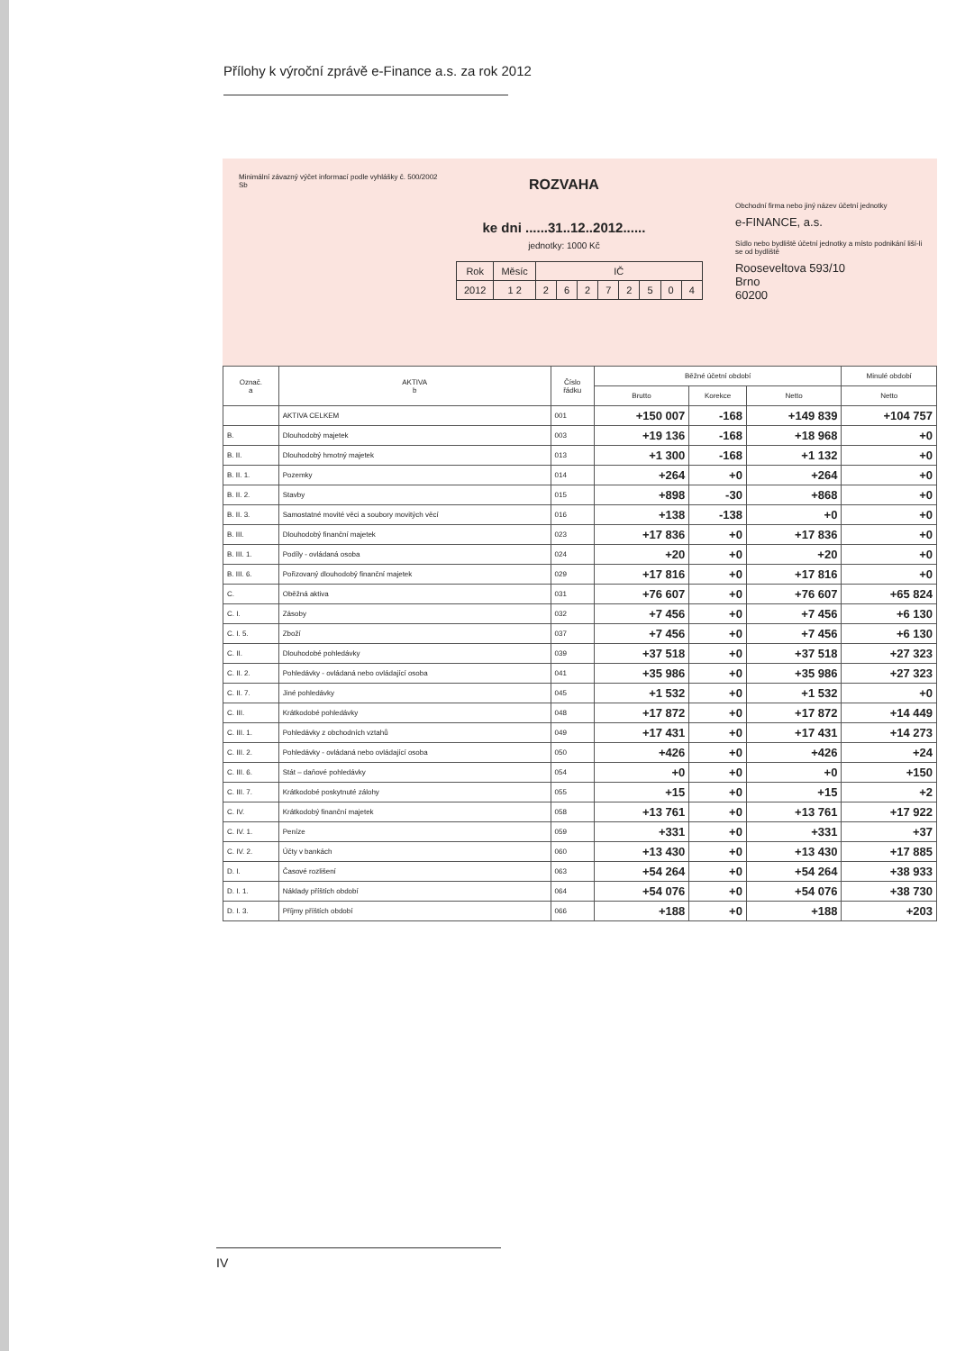Přílohy k výroční zprávě e-Finance a.s. za rok 2012
Minimální závazný výčet informací podle vyhlášky č. 500/2002 Sb
ROZVAHA
ke dni ......31..12..2012......
jednotky: 1000 Kč
| Rok | Měsíc | IČ | | | | | | | |
| 2012 | 1 2 | 2 | 6 | 2 | 7 | 2 | 5 | 0 | 4 |
Obchodní firma nebo jiný název účetní jednotky
e-FINANCE, a.s.
Sídlo nebo bydliště účetní jednotky a místo podnikání liší-li se od bydliště
Rooseveltova 593/10
Brno
60200
| Označ. a | AKTIVA b | Číslo řádku | Běžné účetní období | | | Minulé období |
| --- | --- | --- | --- | --- | --- | --- |
| | | | Brutto | Korekce | Netto | Netto |
| | AKTIVA CELKEM | 001 | +150 007 | -168 | +149 839 | +104 757 |
| B. | Dlouhodobý majetek | 003 | +19 136 | -168 | +18 968 | +0 |
| B. II. | Dlouhodobý hmotný majetek | 013 | +1 300 | -168 | +1 132 | +0 |
| B. II. 1. | Pozemky | 014 | +264 | +0 | +264 | +0 |
| B. II. 2. | Stavby | 015 | +898 | -30 | +868 | +0 |
| B. II. 3. | Samostatné movité věci a soubory movitých věcí | 016 | +138 | -138 | +0 | +0 |
| B. III. | Dlouhodobý finanční majetek | 023 | +17 836 | +0 | +17 836 | +0 |
| B. III. 1. | Podíly - ovládaná osoba | 024 | +20 | +0 | +20 | +0 |
| B. III. 6. | Pořizovaný dlouhodobý finanční majetek | 029 | +17 816 | +0 | +17 816 | +0 |
| C. | Oběžná aktiva | 031 | +76 607 | +0 | +76 607 | +65 824 |
| C. I. | Zásoby | 032 | +7 456 | +0 | +7 456 | +6 130 |
| C. I. 5. | Zboží | 037 | +7 456 | +0 | +7 456 | +6 130 |
| C. II. | Dlouhodobé pohledávky | 039 | +37 518 | +0 | +37 518 | +27 323 |
| C. II. 2. | Pohledávky - ovládaná nebo ovládající osoba | 041 | +35 986 | +0 | +35 986 | +27 323 |
| C. II. 7. | Jiné pohledávky | 045 | +1 532 | +0 | +1 532 | +0 |
| C. III. | Krátkodobé pohledávky | 048 | +17 872 | +0 | +17 872 | +14 449 |
| C. III. 1. | Pohledávky z obchodních vztahů | 049 | +17 431 | +0 | +17 431 | +14 273 |
| C. III. 2. | Pohledávky - ovládaná nebo ovládající osoba | 050 | +426 | +0 | +426 | +24 |
| C. III. 6. | Stát – daňové pohledávky | 054 | +0 | +0 | +0 | +150 |
| C. III. 7. | Krátkodobé poskytnuté zálohy | 055 | +15 | +0 | +15 | +2 |
| C. IV. | Krátkodobý finanční majetek | 058 | +13 761 | +0 | +13 761 | +17 922 |
| C. IV. 1. | Peníze | 059 | +331 | +0 | +331 | +37 |
| C. IV. 2. | Účty v bankách | 060 | +13 430 | +0 | +13 430 | +17 885 |
| D. I. | Časové rozlišení | 063 | +54 264 | +0 | +54 264 | +38 933 |
| D. I. 1. | Náklady příštích období | 064 | +54 076 | +0 | +54 076 | +38 730 |
| D. I. 3. | Příjmy příštích období | 066 | +188 | +0 | +188 | +203 |
IV